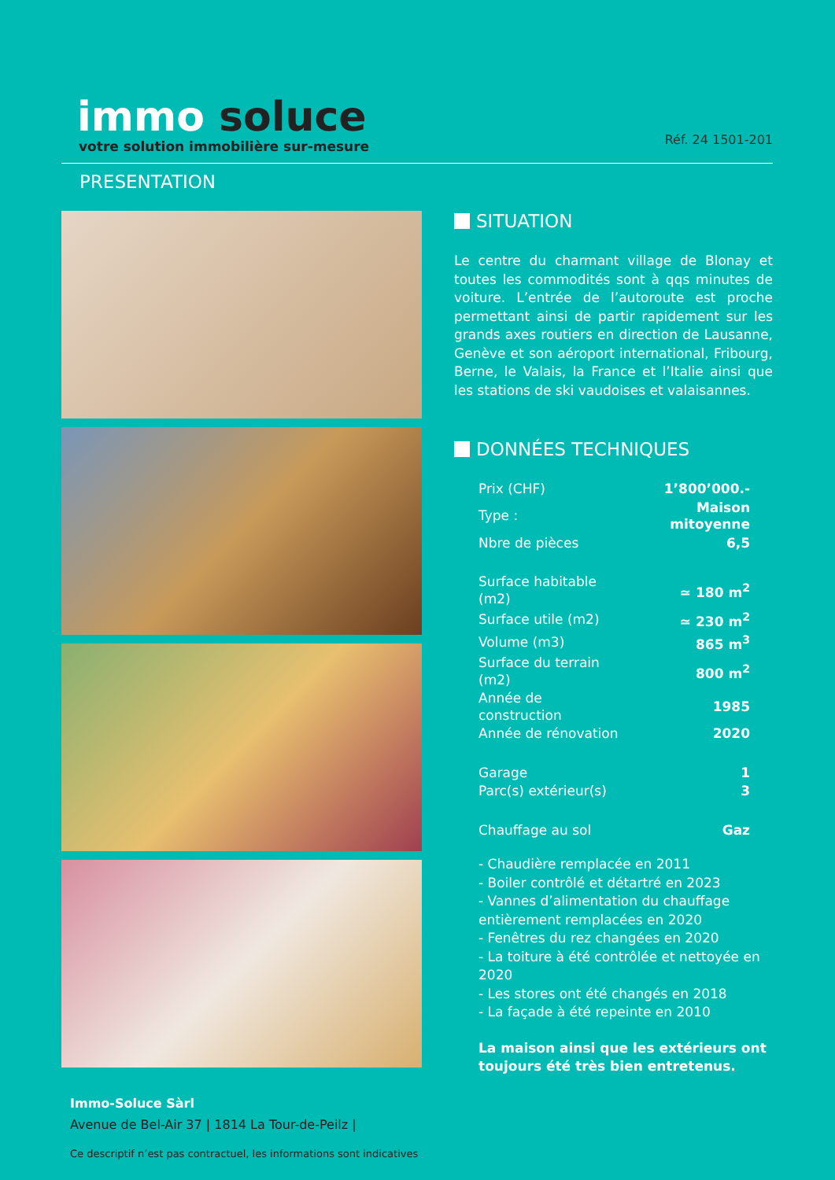immo soluce
votre solution immobilière sur-mesure
Réf. 24 1501-201
PRESENTATION
SITUATION
Le centre du charmant village de Blonay et toutes les commodités sont à qqs minutes de voiture. L’entrée de l’autoroute est proche permettant ainsi de partir rapidement sur les grands axes routiers en direction de Lausanne, Genève et son aéroport international, Fribourg, Berne, le Valais, la France et l’Italie ainsi que les stations de ski vaudoises et valaisannes.
DONNÉES TECHNIQUES
| Prix (CHF) | 1’800’000.- |
| Type : | Maison mitoyenne |
| Nbre de pièces | 6,5 |
| Surface habitable (m2) | ≃ 180 m<sup>2</sup> |
| Surface utile (m2) | ≃ 230 m<sup>2</sup> |
| Volume (m3) | 865 m<sup>3</sup> |
| Surface du terrain (m2) | 800 m<sup>2</sup> |
| Année de construction | 1985 |
| Année de rénovation | 2020 |
| Garage | 1 |
| Parc(s) extérieur(s) | 3 |
| Chauffage au sol | Gaz |
- Chaudière remplacée en 2011
- Boiler contrôlé et détartré en 2023
- Vannes d’alimentation du chauffage entièrement remplacées en 2020
- Fenêtres du rez changées en 2020
- La toiture à été contrôlée et nettoyée en 2020
- Les stores ont été changés en 2018
- La façade à été repeinte en 2010
La maison ainsi que les extérieurs ont toujours été très bien entretenus.
Immo-Soluce Sàrl
Avenue de Bel-Air 37 | 1814 La Tour-de-Peilz |
Ce descriptif n’est pas contractuel, les informations sont indicatives